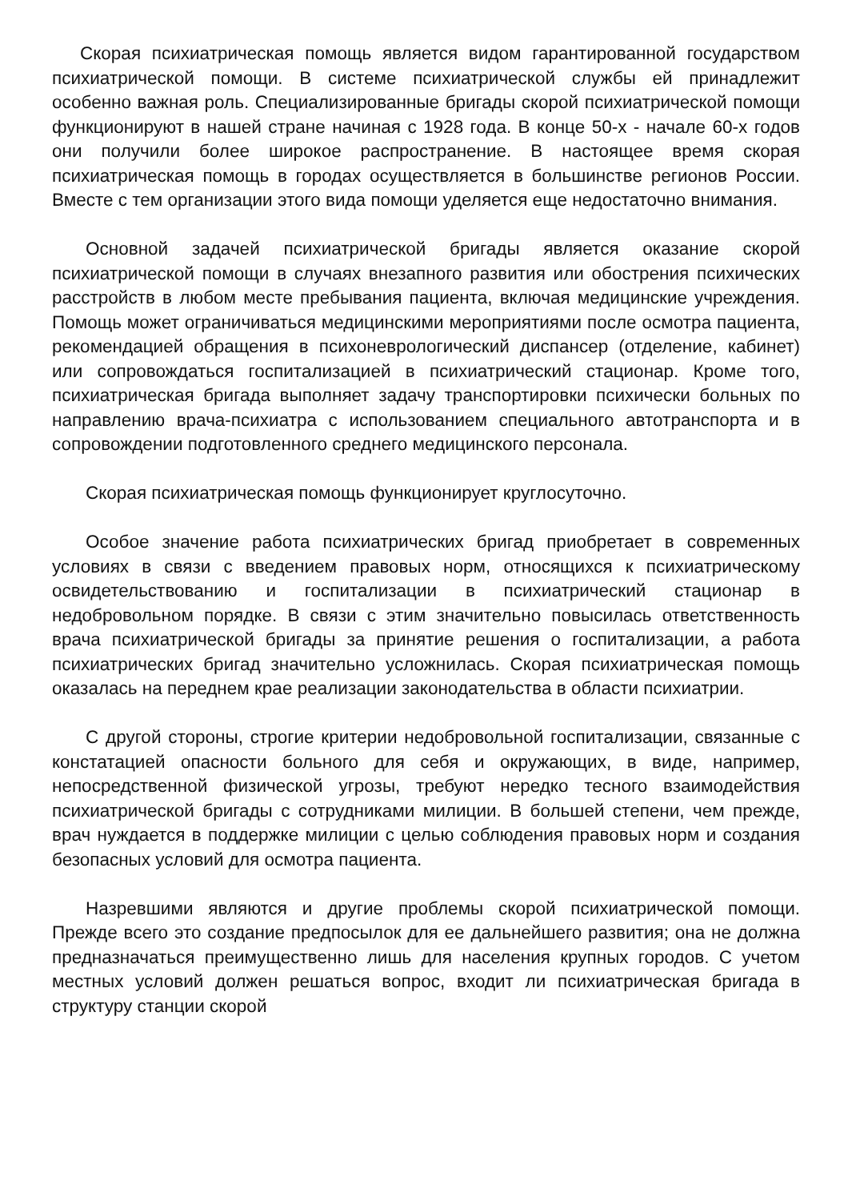Скорая психиатрическая помощь является видом гарантированной государством психиатрической помощи. В системе психиатрической службы ей принадлежит особенно важная роль. Специализированные бригады скорой психиатрической помощи функционируют в нашей стране начиная с 1928 года. В конце 50-х - начале 60-х годов они получили более широкое распространение. В настоящее время скорая психиатрическая помощь в городах осуществляется в большинстве регионов России. Вместе с тем организации этого вида помощи уделяется еще недостаточно внимания.
Основной задачей психиатрической бригады является оказание скорой психиатрической помощи в случаях внезапного развития или обострения психических расстройств в любом месте пребывания пациента, включая медицинские учреждения. Помощь может ограничиваться медицинскими мероприятиями после осмотра пациента, рекомендацией обращения в психоневрологический диспансер (отделение, кабинет) или сопровождаться госпитализацией в психиатрический стационар. Кроме того, психиатрическая бригада выполняет задачу транспортировки психически больных по направлению врача-психиатра с использованием специального автотранспорта и в сопровождении подготовленного среднего медицинского персонала.
Скорая психиатрическая помощь функционирует круглосуточно.
Особое значение работа психиатрических бригад приобретает в современных условиях в связи с введением правовых норм, относящихся к психиатрическому освидетельствованию и госпитализации в психиатрический стационар в недобровольном порядке. В связи с этим значительно повысилась ответственность врача психиатрической бригады за принятие решения о госпитализации, а работа психиатрических бригад значительно усложнилась. Скорая психиатрическая помощь оказалась на переднем крае реализации законодательства в области психиатрии.
С другой стороны, строгие критерии недобровольной госпитализации, связанные с констатацией опасности больного для себя и окружающих, в виде, например, непосредственной физической угрозы, требуют нередко тесного взаимодействия психиатрической бригады с сотрудниками милиции. В большей степени, чем прежде, врач нуждается в поддержке милиции с целью соблюдения правовых норм и создания безопасных условий для осмотра пациента.
Назревшими являются и другие проблемы скорой психиатрической помощи. Прежде всего это создание предпосылок для ее дальнейшего развития; она не должна предназначаться преимущественно лишь для населения крупных городов. С учетом местных условий должен решаться вопрос, входит ли психиатрическая бригада в структуру станции скорой